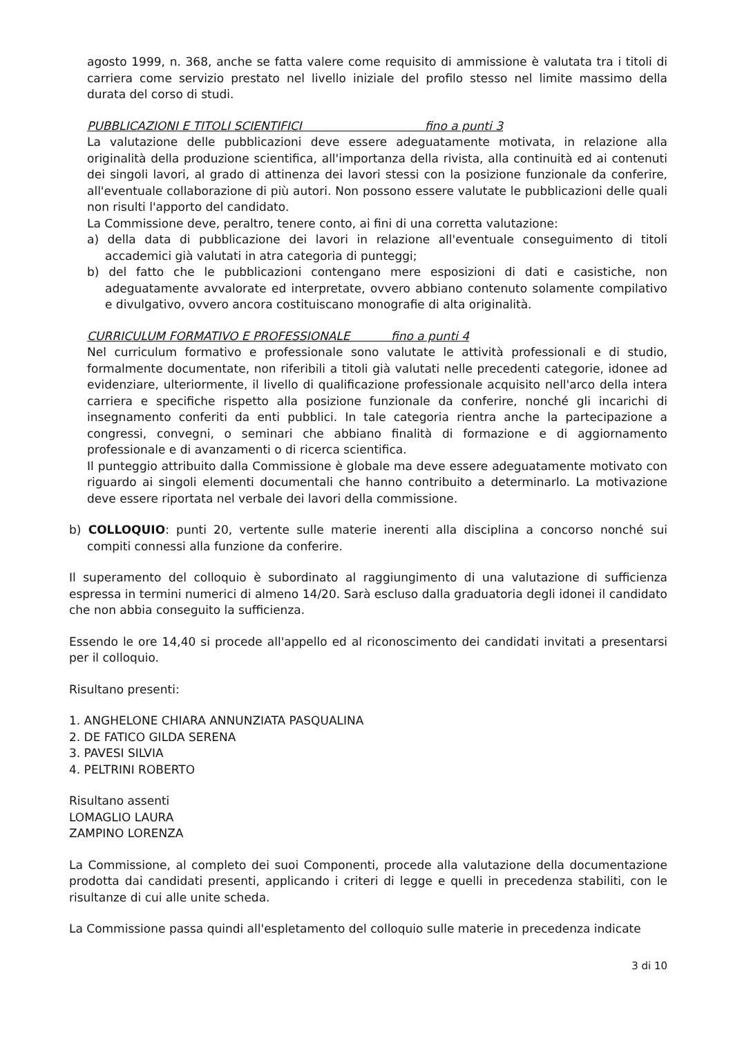agosto 1999, n. 368, anche se fatta valere come requisito di ammissione è valutata tra i titoli di carriera come servizio prestato nel livello iniziale del profilo stesso nel limite massimo della durata del corso di studi.
PUBBLICAZIONI E TITOLI SCIENTIFICI fino a punti 3
La valutazione delle pubblicazioni deve essere adeguatamente motivata, in relazione alla originalità della produzione scientifica, all'importanza della rivista, alla continuità ed ai contenuti dei singoli lavori, al grado di attinenza dei lavori stessi con la posizione funzionale da conferire, all'eventuale collaborazione di più autori. Non possono essere valutate le pubblicazioni delle quali non risulti l'apporto del candidato.
La Commissione deve, peraltro, tenere conto, ai fini di una corretta valutazione:
a) della data di pubblicazione dei lavori in relazione all'eventuale conseguimento di titoli accademici già valutati in atra categoria di punteggi;
b) del fatto che le pubblicazioni contengano mere esposizioni di dati e casistiche, non adeguatamente avvalorate ed interpretate, ovvero abbiano contenuto solamente compilativo e divulgativo, ovvero ancora costituiscano monografie di alta originalità.
CURRICULUM FORMATIVO E PROFESSIONALE fino a punti 4
Nel curriculum formativo e professionale sono valutate le attività professionali e di studio, formalmente documentate, non riferibili a titoli già valutati nelle precedenti categorie, idonee ad evidenziare, ulteriormente, il livello di qualificazione professionale acquisito nell'arco della intera carriera e specifiche rispetto alla posizione funzionale da conferire, nonché gli incarichi di insegnamento conferiti da enti pubblici. In tale categoria rientra anche la partecipazione a congressi, convegni, o seminari che abbiano finalità di formazione e di aggiornamento professionale e di avanzamenti o di ricerca scientifica.
Il punteggio attribuito dalla Commissione è globale ma deve essere adeguatamente motivato con riguardo ai singoli elementi documentali che hanno contribuito a determinarlo. La motivazione deve essere riportata nel verbale dei lavori della commissione.
b) COLLOQUIO: punti 20, vertente sulle materie inerenti alla disciplina a concorso nonché sui compiti connessi alla funzione da conferire.
Il superamento del colloquio è subordinato al raggiungimento di una valutazione di sufficienza espressa in termini numerici di almeno 14/20. Sarà escluso dalla graduatoria degli idonei il candidato che non abbia conseguito la sufficienza.
Essendo le ore 14,40 si procede all'appello ed al riconoscimento dei candidati invitati a presentarsi per il colloquio.
Risultano presenti:
1. ANGHELONE CHIARA ANNUNZIATA PASQUALINA
2. DE FATICO GILDA SERENA
3. PAVESI SILVIA
4. PELTRINI ROBERTO
Risultano assenti
LOMAGLIO LAURA
ZAMPINO LORENZA
La Commissione, al completo dei suoi Componenti, procede alla valutazione della documentazione prodotta dai candidati presenti, applicando i criteri di legge e quelli in precedenza stabiliti, con le risultanze di cui alle unite scheda.
La Commissione passa quindi all'espletamento del colloquio sulle materie in precedenza indicate
3 di 10